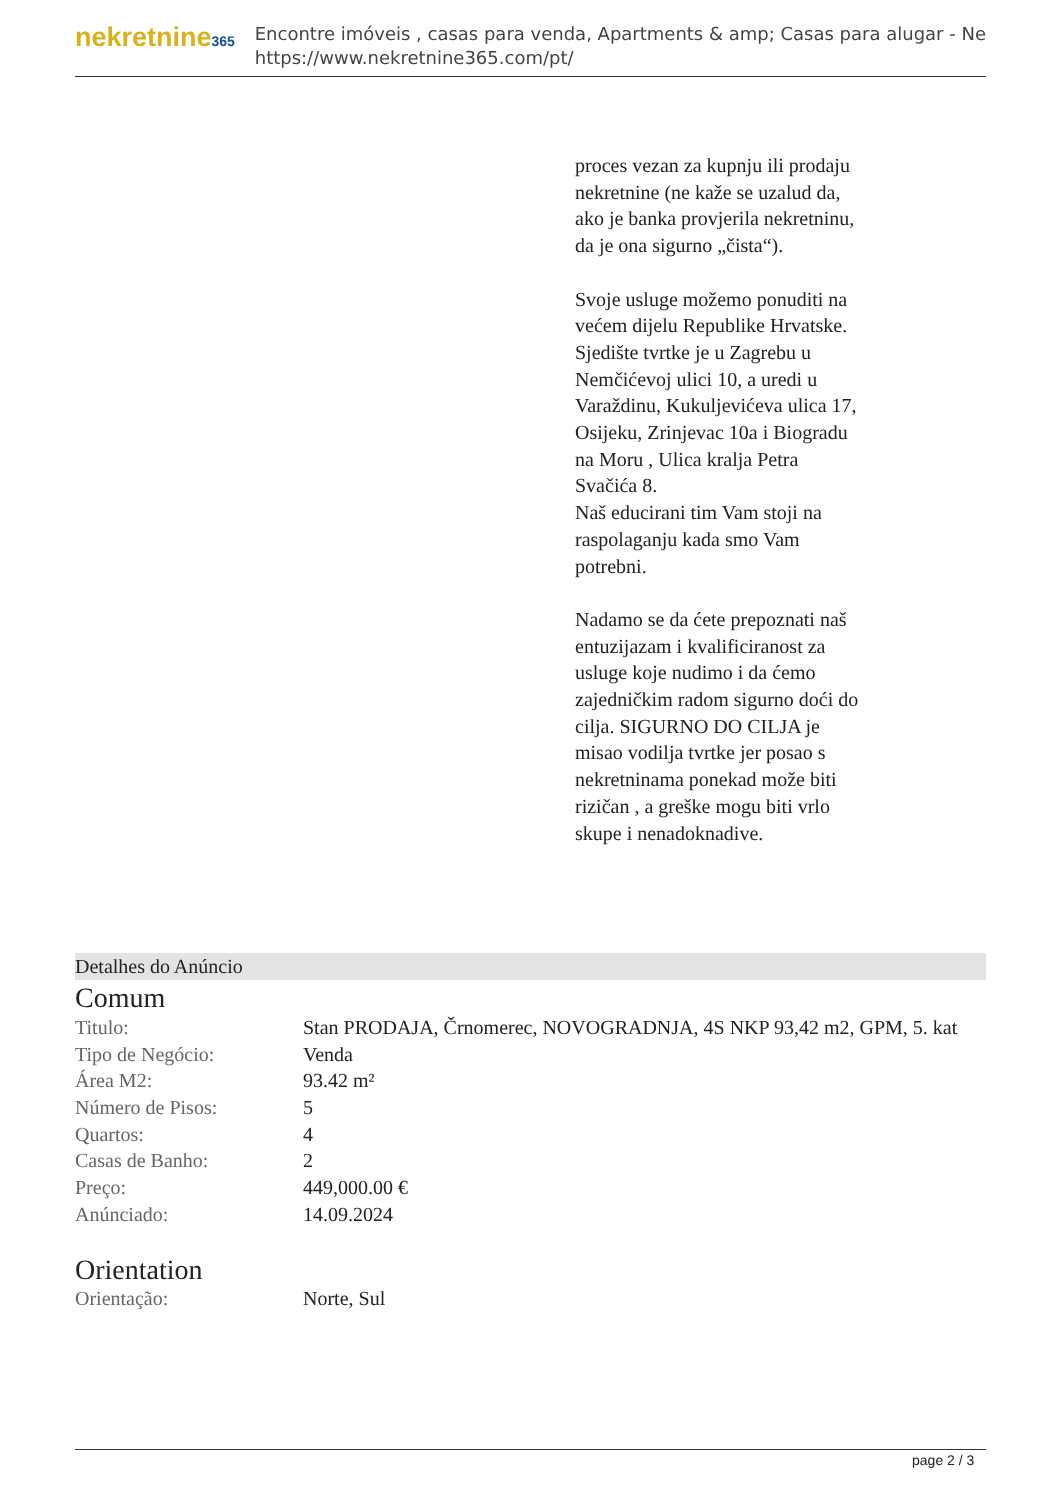nekretnine365
Encontre imóveis , casas para venda, Apartments & amp; Casas para alugar - Ne
https://www.nekretnine365.com/pt/
proces vezan za kupnju ili prodaju nekretnine (ne kaže se uzalud da, ako je banka provjerila nekretninu, da je ona sigurno „čista“).
Svoje usluge možemo ponuditi na većem dijelu Republike Hrvatske. Sjedište tvrtke je u Zagrebu u Nemčićevoj ulici 10, a uredi u Varaždinu, Kukuljevićeva ulica 17, Osijeku, Zrinjevac 10a i Biogradu na Moru , Ulica kralja Petra Svačića 8.
Naš educirani tim Vam stoji na raspolaganju kada smo Vam potrebni.
Nadamo se da ćete prepoznati naš entuzijazam i kvalificiranost za usluge koje nudimo i da ćemo zajedničkim radom sigurno doći do cilja. SIGURNO DO CILJA je misao vodilja tvrtke jer posao s nekretninama ponekad može biti rizičan , a greške mogu biti vrlo skupe i nenadoknadive.
Detalhes do Anúncio
Comum
| Titulo: | Stan PRODAJA, Črnomerec, NOVOGRADNJA, 4S NKP 93,42 m2, GPM, 5. kat |
| Tipo de Negócio: | Venda |
| Área M2: | 93.42 m² |
| Número de Pisos: | 5 |
| Quartos: | 4 |
| Casas de Banho: | 2 |
| Preço: | 449,000.00 € |
| Anúnciado: | 14.09.2024 |
Orientation
| Orientação: | Norte, Sul |
page 2 / 3